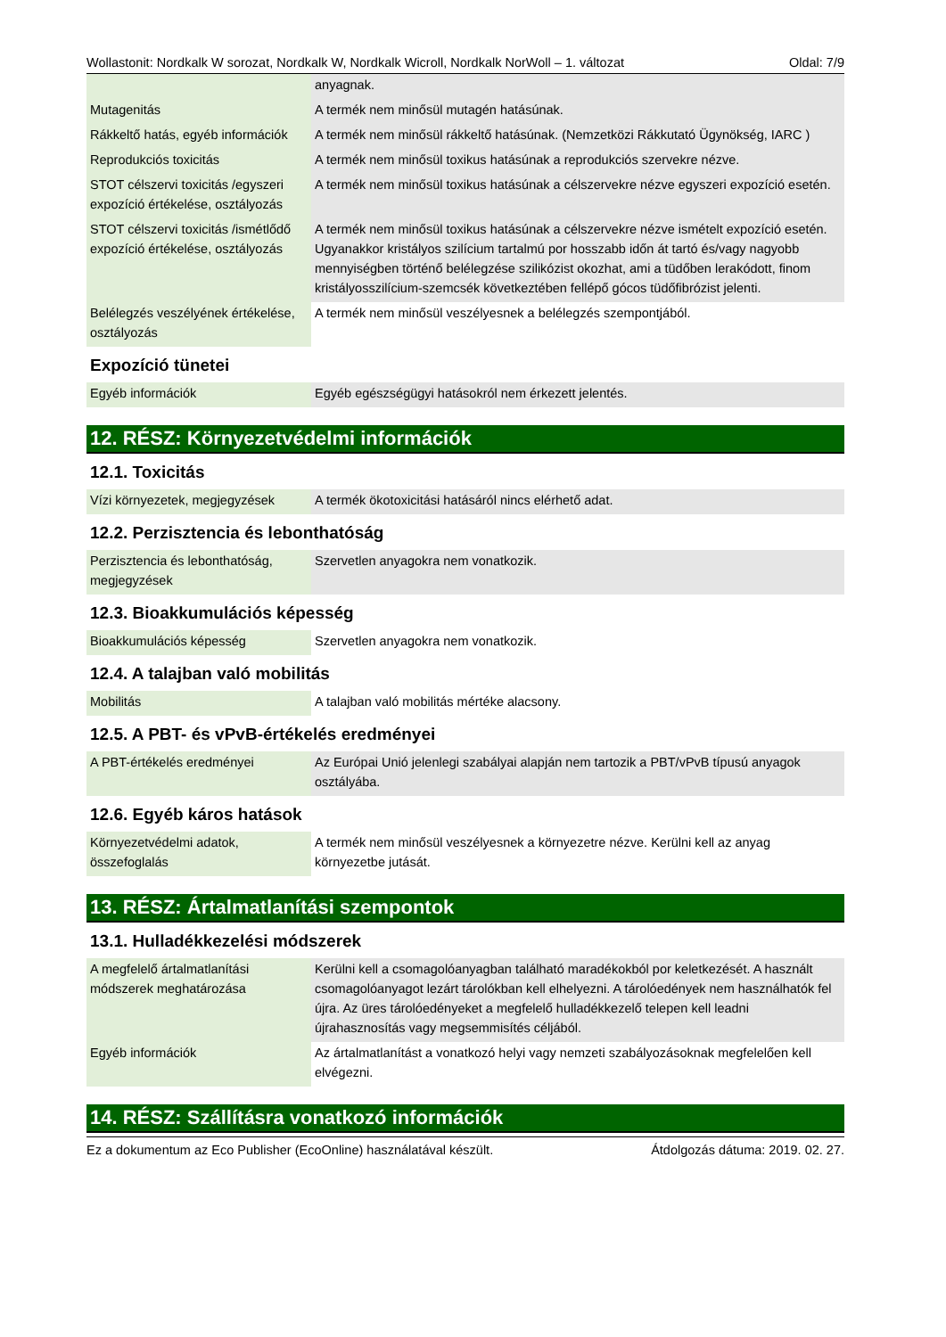Wollastonit: Nordkalk W sorozat, Nordkalk W, Nordkalk Wicroll, Nordkalk NorWoll – 1. változat Oldal: 7/9
| | anyagnak. |
| Mutagenitás | A termék nem minősül mutagén hatásúnak. |
| Rákkeltő hatás, egyéb információk | A termék nem minősül rákkeltő hatásúnak. (Nemzetközi Rákkutató Ügynökség, IARC ) |
| Reprodukciós toxicitás | A termék nem minősül toxikus hatásúnak a reprodukciós szervekre nézve. |
| STOT célszervi toxicitás /egyszeri expozíció értékelése, osztályozás | A termék nem minősül toxikus hatásúnak a célszervekre nézve egyszeri expozíció esetén. |
| STOT célszervi toxicitás /ismétlődő expozíció értékelése, osztályozás | A termék nem minősül toxikus hatásúnak a célszervekre nézve ismételt expozíció esetén. Ugyanakkor kristályos szilícium tartalmú por hosszabb időn át tartó és/vagy nagyobb mennyiségben történő belélegzése szilikózist okozhat, ami a tüdőben lerakódott, finom kristályosszilícium-szemcsék következtében fellépő gócos tüdőfibrózist jelenti. |
| Belélegzés veszélyének értékelése, osztályozás | A termék nem minősül veszélyesnek a belélegzés szempontjából. |
Expozíció tünetei
| Egyéb információk | Egyéb egészségügyi hatásokról nem érkezett jelentés. |
12. RÉSZ: Környezetvédelmi információk
12.1. Toxicitás
| Vízi környezetek, megjegyzések | A termék ökotoxicitási hatásáról nincs elérhető adat. |
12.2. Perzisztencia és lebonthatóság
| Perzisztencia és lebonthatóság, megjegyzések | Szervetlen anyagokra nem vonatkozik. |
12.3. Bioakkumulációs képesség
| Bioakkumulációs képesség | Szervetlen anyagokra nem vonatkozik. |
12.4. A talajban való mobilitás
| Mobilitás | A talajban való mobilitás mértéke alacsony. |
12.5. A PBT- és vPvB-értékelés eredményei
| A PBT-értékelés eredményei | Az Európai Unió jelenlegi szabályai alapján nem tartozik a PBT/vPvB típusú anyagok osztályába. |
12.6. Egyéb káros hatások
| Környezetvédelmi adatok, összefoglalás | A termék nem minősül veszélyesnek a környezetre nézve. Kerülni kell az anyag környezetbe jutását. |
13. RÉSZ: Ártalmatlanítási szempontok
13.1. Hulladékkezelési módszerek
| A megfelelő ártalmatlanítási módszerek meghatározása | Kerülni kell a csomagolóanyagban található maradékokból por keletkezését. A használt csomagolóanyagot lezárt tárolókban kell elhelyezni. A tárolóedények nem használhatók fel újra. Az üres tárolóedényeket a megfelelő hulladékkezelő telepen kell leadni újrahasznosítás vagy megsemmisítés céljából. |
| Egyéb információk | Az ártalmatlanítást a vonatkozó helyi vagy nemzeti szabályozásoknak megfelelően kell elvégezni. |
14. RÉSZ: Szállításra vonatkozó információk
Ez a dokumentum az Eco Publisher (EcoOnline) használatával készült. Átdolgozás dátuma: 2019. 02. 27.